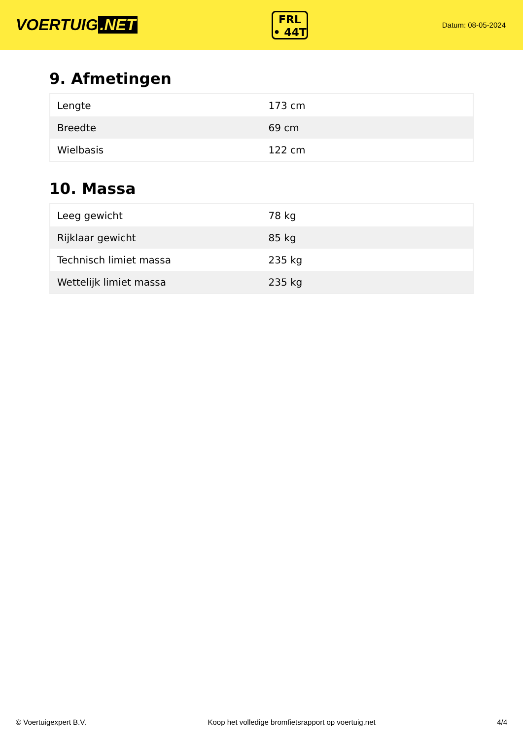VOERTUIG.NET
FRL
• 44T
Datum: 08-05-2024
9. Afmetingen
| Lengte | 173 cm |
| Breedte | 69 cm |
| Wielbasis | 122 cm |
10. Massa
| Leeg gewicht | 78 kg |
| Rijklaar gewicht | 85 kg |
| Technisch limiet massa | 235 kg |
| Wettelijk limiet massa | 235 kg |
© Voertuigexpert B.V. Koop het volledige bromfietsrapport op voertuig.net 4/4